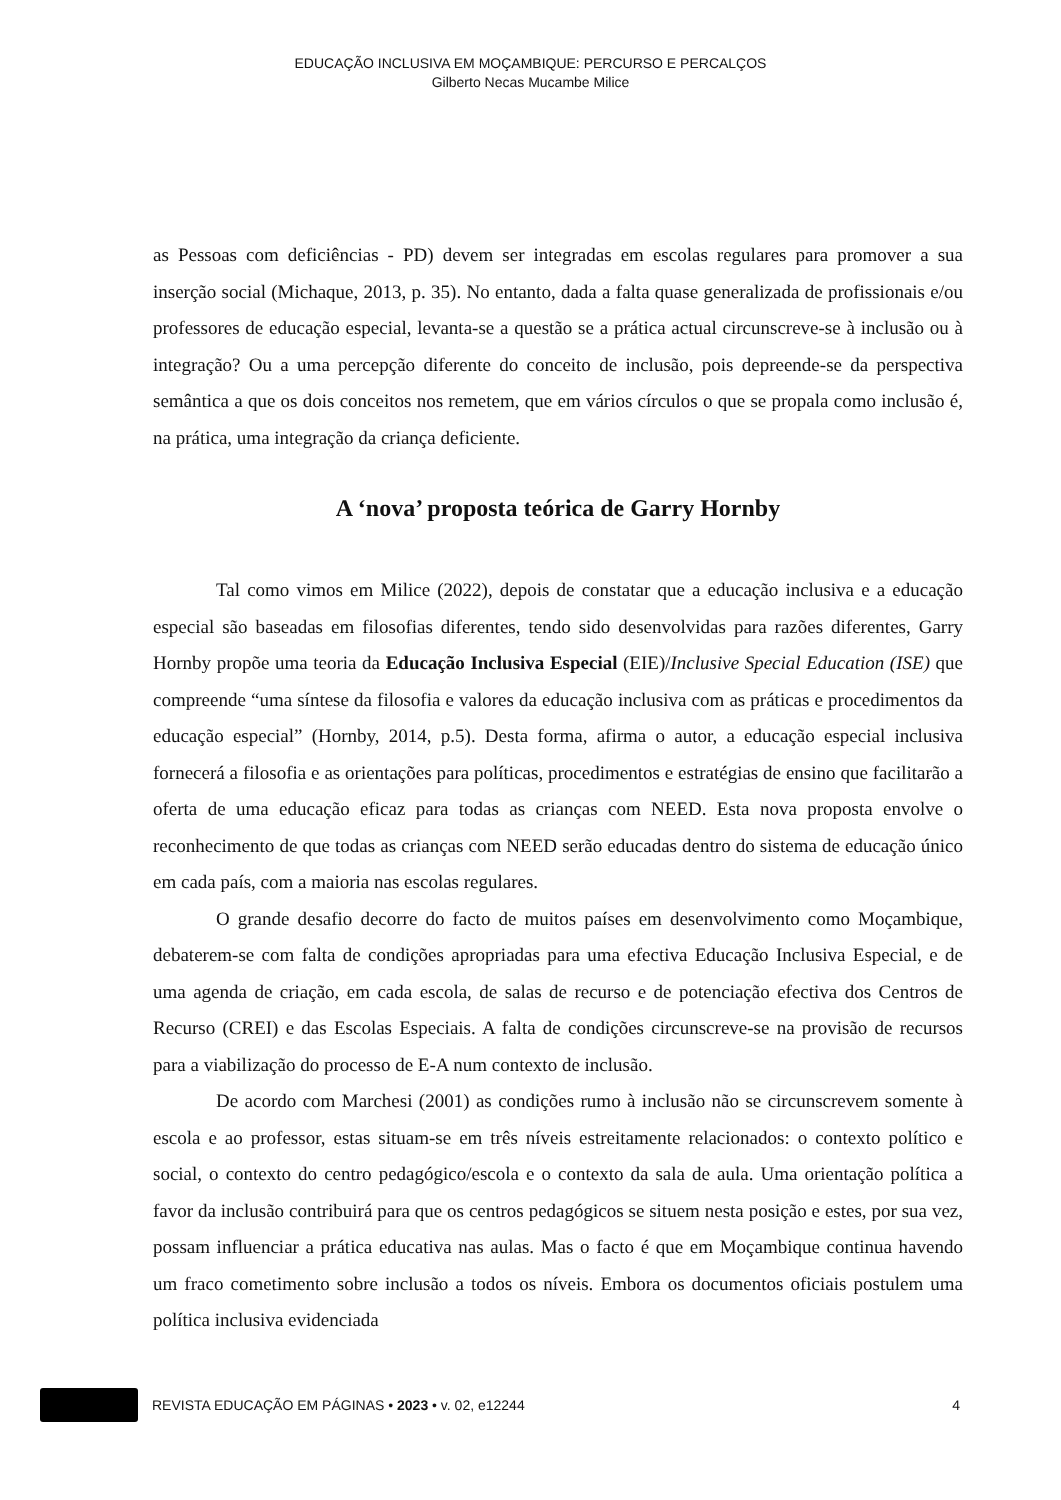EDUCAÇÃO INCLUSIVA EM MOÇAMBIQUE: PERCURSO E PERCALÇOS
Gilberto Necas Mucambe Milice
as Pessoas com deficiências - PD) devem ser integradas em escolas regulares para promover a sua inserção social (Michaque, 2013, p. 35). No entanto, dada a falta quase generalizada de profissionais e/ou professores de educação especial, levanta-se a questão se a prática actual circunscreve-se à inclusão ou à integração? Ou a uma percepção diferente do conceito de inclusão, pois depreende-se da perspectiva semântica a que os dois conceitos nos remetem, que em vários círculos o que se propala como inclusão é, na prática, uma integração da criança deficiente.
A ‘nova’ proposta teórica de Garry Hornby
Tal como vimos em Milice (2022), depois de constatar que a educação inclusiva e a educação especial são baseadas em filosofias diferentes, tendo sido desenvolvidas para razões diferentes, Garry Hornby propõe uma teoria da Educação Inclusiva Especial (EIE)/Inclusive Special Education (ISE) que compreende “uma síntese da filosofia e valores da educação inclusiva com as práticas e procedimentos da educação especial” (Hornby, 2014, p.5). Desta forma, afirma o autor, a educação especial inclusiva fornecerá a filosofia e as orientações para políticas, procedimentos e estratégias de ensino que facilitarão a oferta de uma educação eficaz para todas as crianças com NEED. Esta nova proposta envolve o reconhecimento de que todas as crianças com NEED serão educadas dentro do sistema de educação único em cada país, com a maioria nas escolas regulares.
O grande desafio decorre do facto de muitos países em desenvolvimento como Moçambique, debaterem-se com falta de condições apropriadas para uma efectiva Educação Inclusiva Especial, e de uma agenda de criação, em cada escola, de salas de recurso e de potenciação efectiva dos Centros de Recurso (CREI) e das Escolas Especiais. A falta de condições circunscreve-se na provisão de recursos para a viabilização do processo de E-A num contexto de inclusão.
De acordo com Marchesi (2001) as condições rumo à inclusão não se circunscrevem somente à escola e ao professor, estas situam-se em três níveis estreitamente relacionados: o contexto político e social, o contexto do centro pedagógico/escola e o contexto da sala de aula. Uma orientação política a favor da inclusão contribuirá para que os centros pedagógicos se situem nesta posição e estes, por sua vez, possam influenciar a prática educativa nas aulas. Mas o facto é que em Moçambique continua havendo um fraco cometimento sobre inclusão a todos os níveis. Embora os documentos oficiais postulem uma política inclusiva evidenciada
REVISTA EDUCAÇÃO EM PÁGINAS • 2023 • v. 02, e12244 4